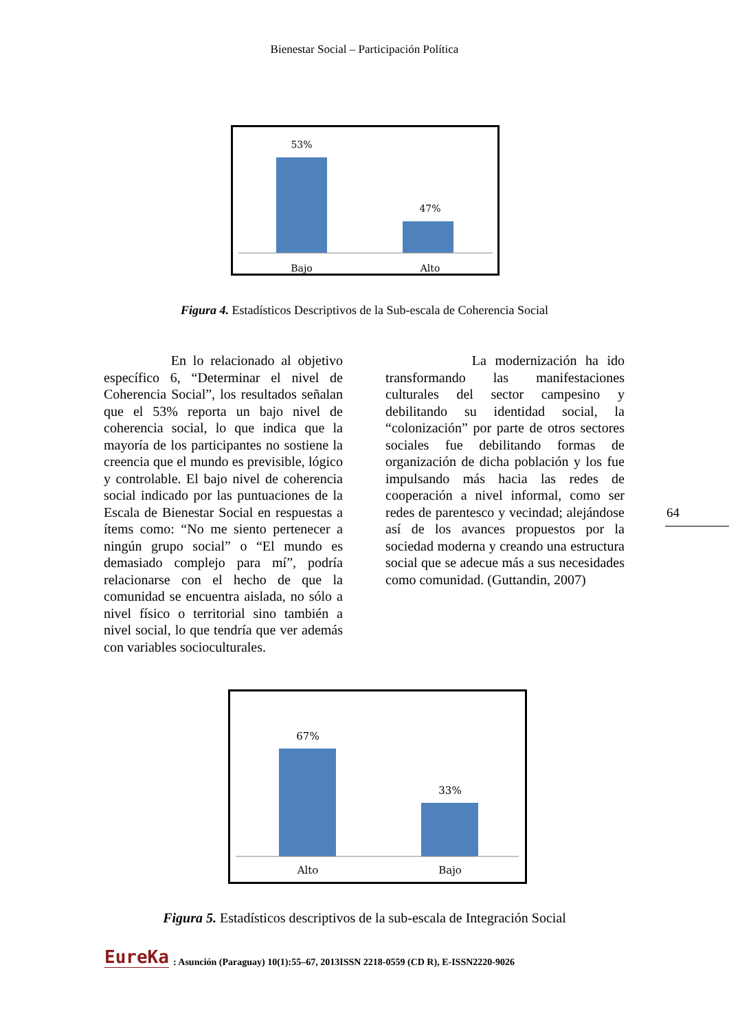Bienestar Social – Participación Política
53%
47%
Bajo
Alto
Figura 4. Estadísticos Descriptivos de la Sub-escala de Coherencia Social
En lo relacionado al objetivo específico 6, “Determinar el nivel de Coherencia Social”, los resultados señalan que el 53% reporta un bajo nivel de coherencia social, lo que indica que la mayoría de los participantes no sostiene la creencia que el mundo es previsible, lógico y controlable. El bajo nivel de coherencia social indicado por las puntuaciones de la Escala de Bienestar Social en respuestas a ítems como: “No me siento pertenecer a ningún grupo social” o “El mundo es demasiado complejo para mí”, podría relacionarse con el hecho de que la comunidad se encuentra aislada, no sólo a nivel físico o territorial sino también a nivel social, lo que tendría que ver además con variables socioculturales.
La modernización ha ido transformando las manifestaciones culturales del sector campesino y debilitando su identidad social, la “colonización” por parte de otros sectores sociales fue debilitando formas de organización de dicha población y los fue impulsando más hacia las redes de cooperación a nivel informal, como ser redes de parentesco y vecindad; alejándose así de los avances propuestos por la sociedad moderna y creando una estructura social que se adecue más a sus necesidades como comunidad. (Guttandin, 2007)
64
67%
33%
Alto
Bajo
Figura 5. Estadísticos descriptivos de la sub-escala de Integración Social
EureKa: Asunción (Paraguay) 10(1):55–67, 2013ISSN 2218-0559 (CD R), E-ISSN2220-9026